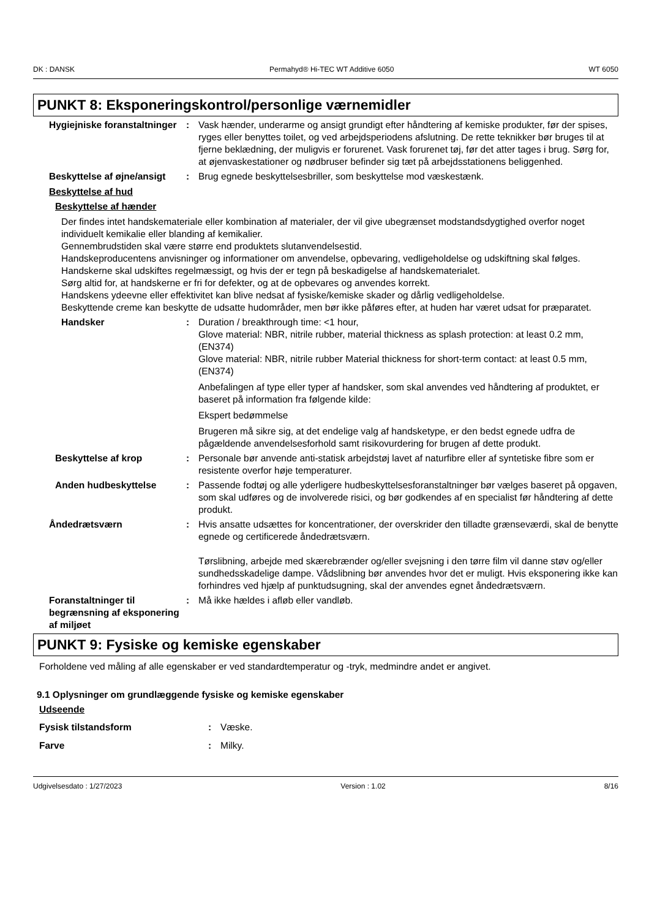DK : DANSK Permahyd® Hi-TEC WT Additive 6050 WT 6050
PUNKT 8: Eksponeringskontrol/personlige værnemidler
Hygiejniske foranstaltninger
: Vask hænder, underarme og ansigt grundigt efter håndtering af kemiske produkter, før der spises, ryges eller benyttes toilet, og ved arbejdsperiodens afslutning. De rette teknikker bør bruges til at fjerne beklædning, der muligvis er forurenet. Vask forurenet tøj, før det atter tages i brug. Sørg for, at øjenvaskestationer og nødbruser befinder sig tæt på arbejdsstationens beliggenhed.
Beskyttelse af øjne/ansigt
: Brug egnede beskyttelsesbriller, som beskyttelse mod væskestænk.
Beskyttelse af hud
Beskyttelse af hænder
Der findes intet handskemateriale eller kombination af materialer, der vil give ubegrænset modstandsdygtighed overfor noget individuelt kemikalie eller blanding af kemikalier.
Gennembrudstiden skal være større end produktets slutanvendelsestid.
Handskeproducentens anvisninger og informationer om anvendelse, opbevaring, vedligeholdelse og udskiftning skal følges.
Handskerne skal udskiftes regelmæssigt, og hvis der er tegn på beskadigelse af handskematerialet.
Sørg altid for, at handskerne er fri for defekter, og at de opbevares og anvendes korrekt.
Handskens ydeevne eller effektivitet kan blive nedsat af fysiske/kemiske skader og dårlig vedligeholdelse.
Beskyttende creme kan beskytte de udsatte hudområder, men bør ikke påføres efter, at huden har været udsat for præparatet.
Handsker : Duration / breakthrough time: <1 hour,
Glove material: NBR, nitrile rubber, material thickness as splash protection: at least 0.2 mm, (EN374)
Glove material: NBR, nitrile rubber Material thickness for short-term contact: at least 0.5 mm, (EN374)
Anbefalingen af type eller typer af handsker, som skal anvendes ved håndtering af produktet, er baseret på information fra følgende kilde:
Ekspert bedømmelse
Brugeren må sikre sig, at det endelige valg af handsketype, er den bedst egnede udfra de pågældende anvendelsesforhold samt risikovurdering for brugen af dette produkt.
Beskyttelse af krop : Personale bør anvende anti-statisk arbejdstøj lavet af naturfibre eller af syntetiske fibre som er resistente overfor høje temperaturer.
Anden hudbeskyttelse : Passende fodtøj og alle yderligere hudbeskyttelsesforanstaltninger bør vælges baseret på opgaven, som skal udføres og de involverede risici, og bør godkendes af en specialist før håndtering af dette produkt.
Åndedrætsværn : Hvis ansatte udsættes for koncentrationer, der overskrider den tilladte grænseværdi, skal de benytte egnede og certificerede åndedrætsværn.
Tørslibning, arbejde med skærebrænder og/eller svejsning i den tørre film vil danne støv og/eller sundhedsskadelige dampe. Vådslibning bør anvendes hvor det er muligt. Hvis eksponering ikke kan forhindres ved hjælp af punktudsugning, skal der anvendes egnet åndedrætsværn.
Foranstaltninger til begrænsning af eksponering af miljøet
: Må ikke hældes i afløb eller vandløb.
PUNKT 9: Fysiske og kemiske egenskaber
Forholdene ved måling af alle egenskaber er ved standardtemperatur og -tryk, medmindre andet er angivet.
9.1 Oplysninger om grundlæggende fysiske og kemiske egenskaber
Udseende
Fysisk tilstandsform : Væske.
Farve : Milky.
Udgivelsesdato : 1/27/2023 Version : 1.02 8/16